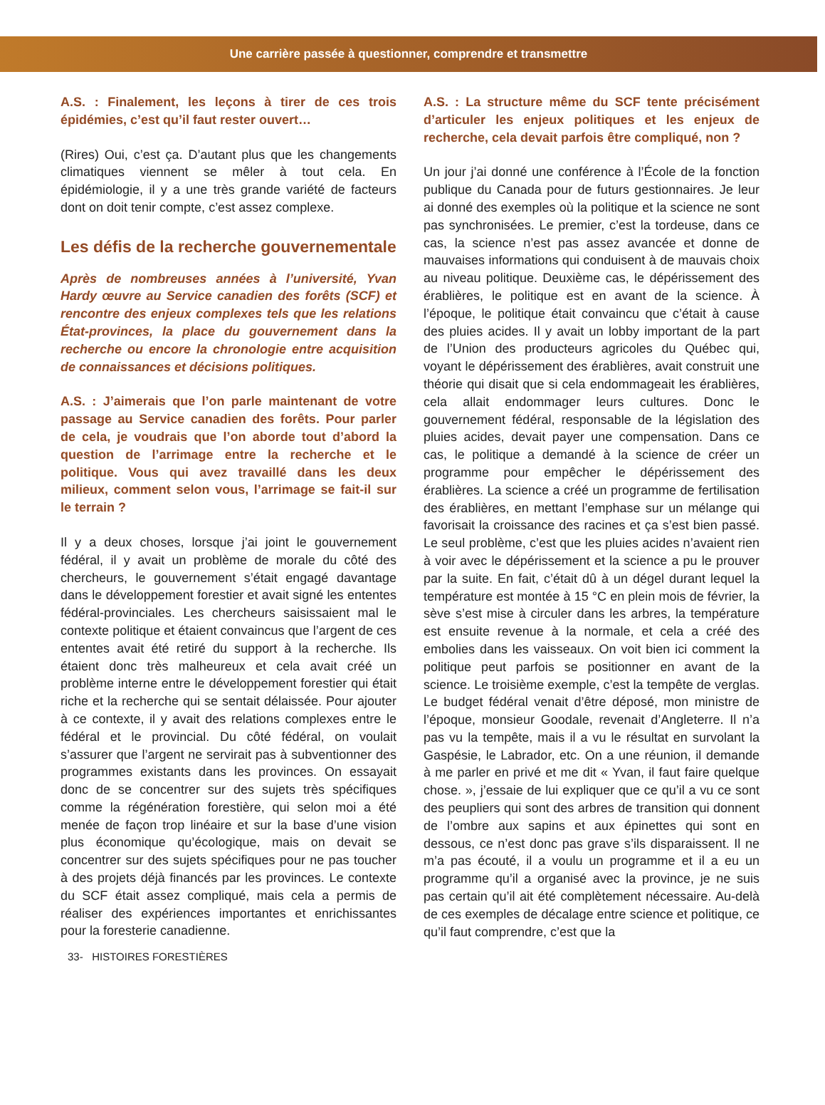Une carrière passée à questionner, comprendre et transmettre
A.S. : Finalement, les leçons à tirer de ces trois épidémies, c’est qu’il faut rester ouvert…
(Rires) Oui, c’est ça. D’autant plus que les changements climatiques viennent se mêler à tout cela. En épidémiologie, il y a une très grande variété de facteurs dont on doit tenir compte, c’est assez complexe.
Les défis de la recherche gouvernementale
Après de nombreuses années à l’université, Yvan Hardy œuvre au Service canadien des forêts (SCF) et rencontre des enjeux complexes tels que les relations État-provinces, la place du gouvernement dans la recherche ou encore la chronologie entre acquisition de connaissances et décisions politiques.
A.S. : J’aimerais que l’on parle maintenant de votre passage au Service canadien des forêts. Pour parler de cela, je voudrais que l’on aborde tout d’abord la question de l’arrimage entre la recherche et le politique. Vous qui avez travaillé dans les deux milieux, comment selon vous, l’arrimage se fait-il sur le terrain ?
Il y a deux choses, lorsque j’ai joint le gouvernement fédéral, il y avait un problème de morale du côté des chercheurs, le gouvernement s’était engagé davantage dans le développement forestier et avait signé les ententes fédéral-provinciales. Les chercheurs saisissaient mal le contexte politique et étaient convaincus que l’argent de ces ententes avait été retiré du support à la recherche. Ils étaient donc très malheureux et cela avait créé un problème interne entre le développement forestier qui était riche et la recherche qui se sentait délaissée. Pour ajouter à ce contexte, il y avait des relations complexes entre le fédéral et le provincial. Du côté fédéral, on voulait s’assurer que l’argent ne servirait pas à subventionner des programmes existants dans les provinces. On essayait donc de se concentrer sur des sujets très spécifiques comme la régénération forestière, qui selon moi a été menée de façon trop linéaire et sur la base d’une vision plus économique qu’écologique, mais on devait se concentrer sur des sujets spécifiques pour ne pas toucher à des projets déjà financés par les provinces. Le contexte du SCF était assez compliqué, mais cela a permis de réaliser des expériences importantes et enrichissantes pour la foresterie canadienne.
A.S. : La structure même du SCF tente précisément d’articuler les enjeux politiques et les enjeux de recherche, cela devait parfois être compliqué, non ?
Un jour j’ai donné une conférence à l’École de la fonction publique du Canada pour de futurs gestionnaires. Je leur ai donné des exemples où la politique et la science ne sont pas synchronisées. Le premier, c’est la tordeuse, dans ce cas, la science n’est pas assez avancée et donne de mauvaises informations qui conduisent à de mauvais choix au niveau politique. Deuxième cas, le dépérissement des érablières, le politique est en avant de la science. À l’époque, le politique était convaincu que c’était à cause des pluies acides. Il y avait un lobby important de la part de l’Union des producteurs agricoles du Québec qui, voyant le dépérissement des érablières, avait construit une théorie qui disait que si cela endommageait les érablières, cela allait endommager leurs cultures. Donc le gouvernement fédéral, responsable de la législation des pluies acides, devait payer une compensation. Dans ce cas, le politique a demandé à la science de créer un programme pour empêcher le dépérissement des érablières. La science a créé un programme de fertilisation des érablières, en mettant l’emphase sur un mélange qui favorisait la croissance des racines et ça s’est bien passé. Le seul problème, c’est que les pluies acides n’avaient rien à voir avec le dépérissement et la science a pu le prouver par la suite. En fait, c’était dû à un dégel durant lequel la température est montée à 15 °C en plein mois de février, la sève s’est mise à circuler dans les arbres, la température est ensuite revenue à la normale, et cela a créé des embolies dans les vaisseaux. On voit bien ici comment la politique peut parfois se positionner en avant de la science. Le troisième exemple, c’est la tempête de verglas. Le budget fédéral venait d’être déposé, mon ministre de l’époque, monsieur Goodale, revenait d’Angleterre. Il n’a pas vu la tempête, mais il a vu le résultat en survolant la Gaspésie, le Labrador, etc. On a une réunion, il demande à me parler en privé et me dit « Yvan, il faut faire quelque chose. », j’essaie de lui expliquer que ce qu’il a vu ce sont des peupliers qui sont des arbres de transition qui donnent de l’ombre aux sapins et aux épinettes qui sont en dessous, ce n’est donc pas grave s’ils disparaissent. Il ne m’a pas écouté, il a voulu un programme et il a eu un programme qu’il a organisé avec la province, je ne suis pas certain qu’il ait été complètement nécessaire. Au-delà de ces exemples de décalage entre science et politique, ce qu’il faut comprendre, c’est que la
33- HISTOIRES FORESTIÈRES